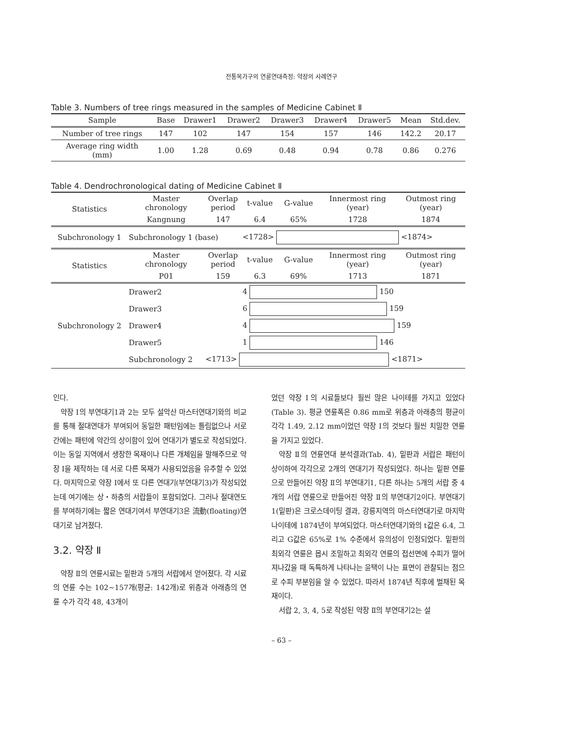전통목가구의 연륜연대측정: 약장의 사례연구
Table 3. Numbers of tree rings measured in the samples of Medicine Cabinet Ⅱ
| Sample | Base | Drawer1 | Drawer2 | Drawer3 | Drawer4 | Drawer5 | Mean | Std.dev. |
| --- | --- | --- | --- | --- | --- | --- | --- | --- |
| Number of tree rings | 147 | 102 | 147 | 154 | 157 | 146 | 142.2 | 20.17 |
| Average ring width (mm) | 1.00 | 1.28 | 0.69 | 0.48 | 0.94 | 0.78 | 0.86 | 0.276 |
Table 4. Dendrochronological dating of Medicine Cabinet Ⅱ
| Statistics | Master chronology | Overlap period | t-value | G-value | Innermost ring (year) | Outmost ring (year) |
| | Kangnung | 147 | 6.4 | 65% | 1728 | 1874 |
| Subchronology 1 | Subchronology 1 (base) | | <1728> <1874> | | | |
| Statistics | Master chronology | Overlap period | t-value | G-value | Innermost ring (year) | Outmost ring (year) |
| | P01 | 159 | 6.3 | 69% | 1713 | 1871 |
| Subchronology 2 | Drawer2 | | 4 150 | | | |
| | Drawer3 | | 6 159 | | | |
| | Drawer4 | | 4 159 | | | |
| | Drawer5 | | 1 146 | | | |
| | Subchronology 2 | <1713> <1871> | | | | |
인다.
약장 Ⅰ의 부연대기1과 2는 모두 설악산 마스터연대기와의 비교를 통해 절대연대가 부여되어 동일한 패턴임에는 틀림없으나 서로 간에는 패턴에 약간의 상이함이 있어 연대기가 별도로 작성되었다. 이는 동일 지역에서 생장한 목재이나 다른 개체임을 말해주므로 약장 Ⅰ을 제작하는 데 서로 다른 목재가 사용되었음을 유추할 수 있었다. 마지막으로 약장 Ⅰ에서 또 다른 연대기(부연대기3)가 작성되었는데 여기에는 상・하층의 서랍들이 포함되었다. 그러나 절대연도를 부여하기에는 짧은 연대기여서 부연대기3은 流動(floating)연대기로 남겨졌다.
3.2. 약장 Ⅱ
약장 Ⅱ의 연륜시료는 밑판과 5개의 서랍에서 얻어졌다. 각 시료의 연륜 수는 102~157개(평균: 142개)로 위층과 아래층의 연륜 수가 각각 48, 43개이
었던 약장 Ⅰ의 시료들보다 훨씬 많은 나이테를 가지고 있었다(Table 3). 평균 연륜폭은 0.86 mm로 위층과 아래층의 평균이 각각 1.49, 2.12 mm이었던 약장 Ⅰ의 것보다 훨씬 치밀한 연륜을 가지고 있었다.
약장 Ⅱ의 연륜연대 분석결과(Tab. 4), 밑판과 서랍은 패턴이 상이하여 각각으로 2개의 연대기가 작성되었다. 하나는 밑판 연륜으로 만들어진 약장 Ⅱ의 부연대기1, 다른 하나는 5개의 서랍 중 4개의 서랍 연륜으로 만들어진 약장 Ⅱ의 부연대기2이다. 부연대기1(밑판)은 크로스데이팅 결과, 강릉지역의 마스터연대기로 마지막 나이테에 1874년이 부여되었다. 마스터연대기와의 t값은 6.4, 그리고 G값은 65%로 1% 수준에서 유의성이 인정되었다. 밑판의 최외각 연륜은 몹시 조밀하고 최외각 연륜의 접선면에 수피가 떨어져나갔을 때 독특하게 나타나는 윤택이 나는 표면이 관찰되는 점으로 수피 부분임을 알 수 있었다. 따라서 1874년 직후에 벌채된 목재이다.
서랍 2, 3, 4, 5로 작성된 약장 Ⅱ의 부연대기2는 설
– 63 –